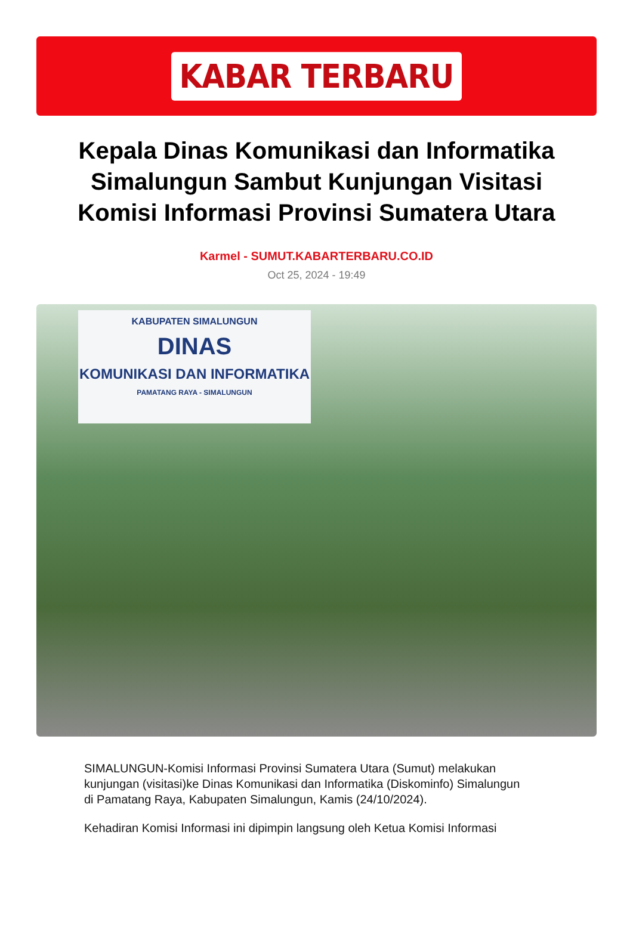KABAR TERBARU
Kepala Dinas Komunikasi dan Informatika Simalungun Sambut Kunjungan Visitasi Komisi Informasi Provinsi Sumatera Utara
Karmel - SUMUT.KABARTERBARU.CO.ID
Oct 25, 2024 - 19:49
KABUPATEN SIMALUNGUN
DINAS
KOMUNIKASI DAN INFORMATIKA
PAMATANG RAYA - SIMALUNGUN
SIMALUNGUN-Komisi Informasi Provinsi Sumatera Utara (Sumut) melakukan kunjungan (visitasi)ke Dinas Komunikasi dan Informatika (Diskominfo) Simalungun di Pamatang Raya, Kabupaten Simalungun, Kamis (24/10/2024).
Kehadiran Komisi Informasi ini dipimpin langsung oleh Ketua Komisi Informasi